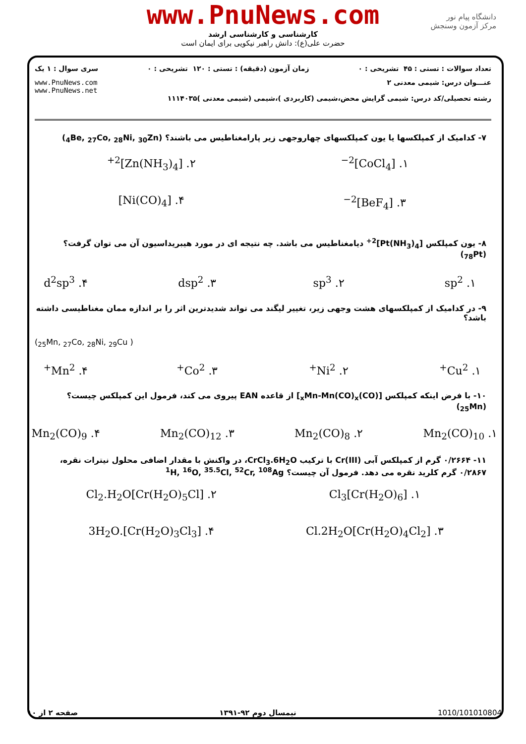www.PnuNews.com
کارشناسی و کارشناسی ارشد
حضرت علی(ع): دانش راهبر نیکویی برای ایمان است
دانشگاه پیام نور
مرکز آزمون وسنجش
تعداد سوالات : تستی : ۴۵ تشریحی : ۰ زمان آزمون (دقیقه) : تستی : ۱۲۰ تشریحی : ۰ سری سوال : ۱ یک
عنـــوان درس: شیمی معدنی ۲ www.PnuNews.com
www.PnuNews.net
رشته تحصیلی/کد درس: شیمی گرایش محض،شیمی (کاربردی )،شیمی (شیمی معدنی )۱۱۱۴۰۳۵
۷- کدامیک از کمپلکسها یا یون کمپلکسهای چهاروجهی زیر پارامغناطیس می باشند؟ (<sub>4</sub>Be, <sub>27</sub>Co, <sub>28</sub>Ni, <sub>30</sub>Zn)
۱. [CoCl<sub>4</sub>]<sup>2−</sup> ۲. [Zn(NH<sub>3</sub>)<sub>4</sub>]<sup>2+</sup> ۳. [BeF<sub>4</sub>]<sup>2−</sup> ۴. [Ni(CO)<sub>4</sub>]
۸- یون کمپلکس [Pt(NH<sub>3</sub>)<sub>4</sub>]<sup>2+</sup> دیامغناطیس می باشد. چه نتیجه ای در مورد هیبریداسیون آن می توان گرفت؟
(<sub>78</sub>Pt)
۱. sp<sup>2</sup> ۲. sp<sup>3</sup> ۳. dsp<sup>2</sup> ۴. d<sup>2</sup>sp<sup>3</sup>
۹- در کدامیک از کمپلکسهای هشت وجهی زیر، تغییر لیگند می تواند شدیدترین اثر را بر اندازه ممان مغناطیسی داشته باشد؟
(<sub>25</sub>Mn, <sub>27</sub>Co, <sub>28</sub>Ni, <sub>29</sub>Cu )
۱. Cu<sup>2+</sup> ۲. Ni<sup>2+</sup> ۳. Co<sup>2+</sup> ۴. Mn<sup>2+</sup>
۱۰- با فرض اینکه کمپلکس [(CO)<sub>x</sub>Mn-Mn(CO)<sub>x</sub>] از قاعده EAN پیروی می کند، فرمول این کمپلکس چیست؟ (<sub>25</sub>Mn)
۱. Mn<sub>2</sub>(CO)<sub>10</sub> ۲. Mn<sub>2</sub>(CO)<sub>8</sub> ۳. Mn<sub>2</sub>(CO)<sub>12</sub> ۴. Mn<sub>2</sub>(CO)<sub>9</sub>
۱۱- ۰/۲۶۶۴ گرم از کمپلکس آبی Cr(III) با ترکیب CrCl<sub>3</sub>.6H<sub>2</sub>O، در واکنش با مقدار اضافی محلول نیترات نقره، ۰/۲۸۶۷ گرم کلرید نقره می دهد. فرمول آن چیست؟ <sup>1</sup>H, <sup>16</sup>O, <sup>35.5</sup>Cl, <sup>52</sup>Cr, <sup>108</sup>Ag
۱. [Cr(H<sub>2</sub>O)<sub>6</sub>]Cl<sub>3</sub> ۲. [Cr(H<sub>2</sub>O)<sub>5</sub>Cl]Cl<sub>2</sub>.H<sub>2</sub>O ۳. [Cr(H<sub>2</sub>O)<sub>4</sub>Cl<sub>2</sub>]Cl.2H<sub>2</sub>O ۴. [Cr(H<sub>2</sub>O)<sub>3</sub>Cl<sub>3</sub>].3H<sub>2</sub>O
1010/101010804 نیمسال دوم ۹۲-۱۳۹۱ صفحه ۲ از ۱۰